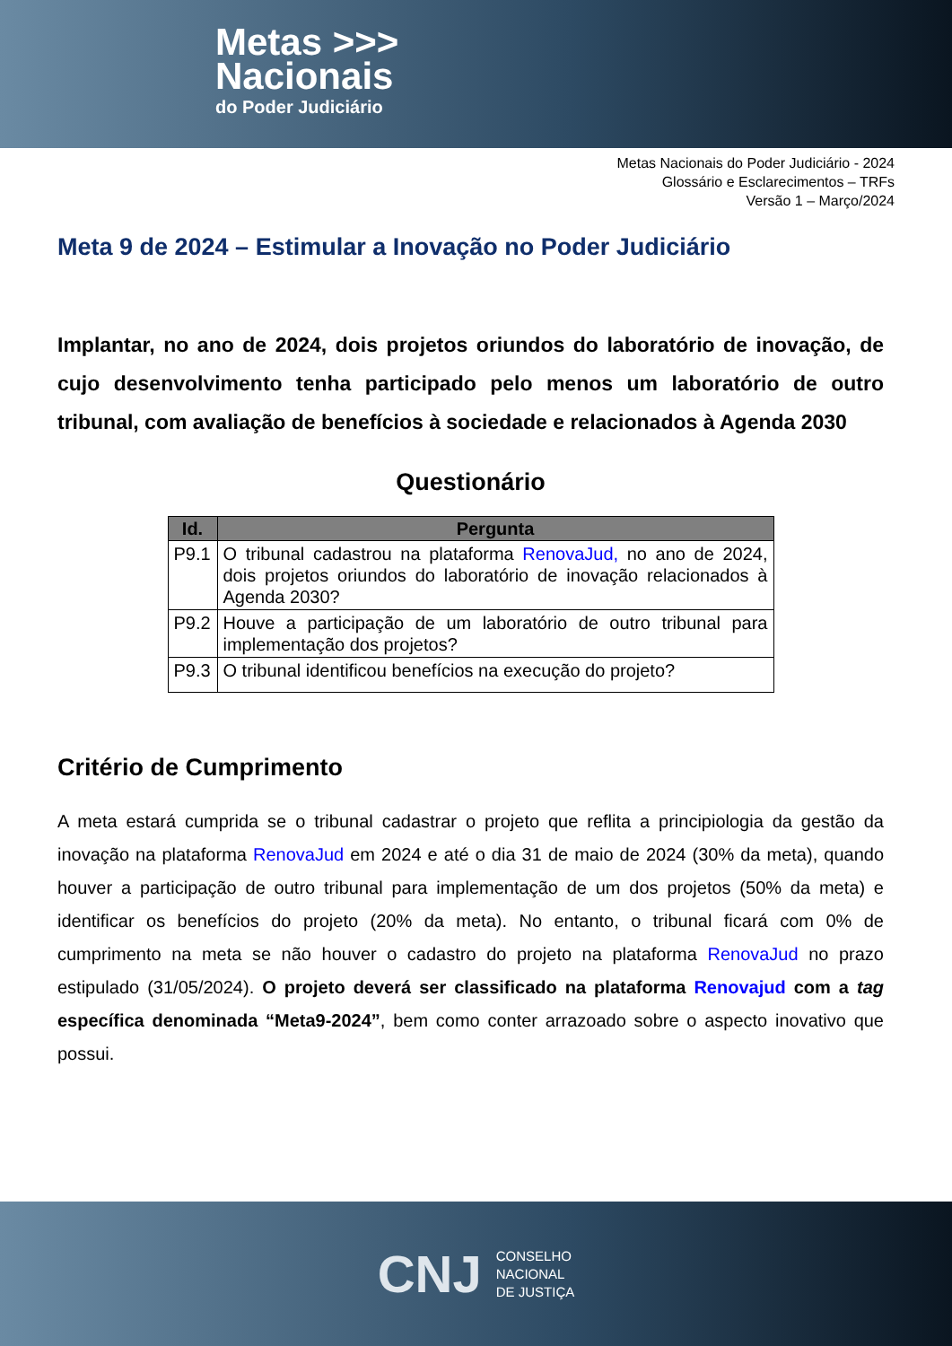Metas >>>
Nacionais
do Poder Judiciário
Metas Nacionais do Poder Judiciário - 2024
Glossário e Esclarecimentos – TRFs
Versão 1 – Março/2024
Meta 9 de 2024 – Estimular a Inovação no Poder Judiciário
Implantar, no ano de 2024, dois projetos oriundos do laboratório de inovação, de cujo desenvolvimento tenha participado pelo menos um laboratório de outro tribunal, com avaliação de benefícios à sociedade e relacionados à Agenda 2030
Questionário
| Id. | Pergunta |
| --- | --- |
| P9.1 | O tribunal cadastrou na plataforma RenovaJud, no ano de 2024, dois projetos oriundos do laboratório de inovação relacionados à Agenda 2030? |
| P9.2 | Houve a participação de um laboratório de outro tribunal para implementação dos projetos? |
| P9.3 | O tribunal identificou benefícios na execução do projeto? |
Critério de Cumprimento
A meta estará cumprida se o tribunal cadastrar o projeto que reflita a principiologia da gestão da inovação na plataforma RenovaJud em 2024 e até o dia 31 de maio de 2024 (30% da meta), quando houver a participação de outro tribunal para implementação de um dos projetos (50% da meta) e identificar os benefícios do projeto (20% da meta). No entanto, o tribunal ficará com 0% de cumprimento na meta se não houver o cadastro do projeto na plataforma RenovaJud no prazo estipulado (31/05/2024). O projeto deverá ser classificado na plataforma Renovajud com a tag específica denominada “Meta9-2024”, bem como conter arrazoado sobre o aspecto inovativo que possui.
CNJ
CONSELHO
NACIONAL
DE JUSTIÇA